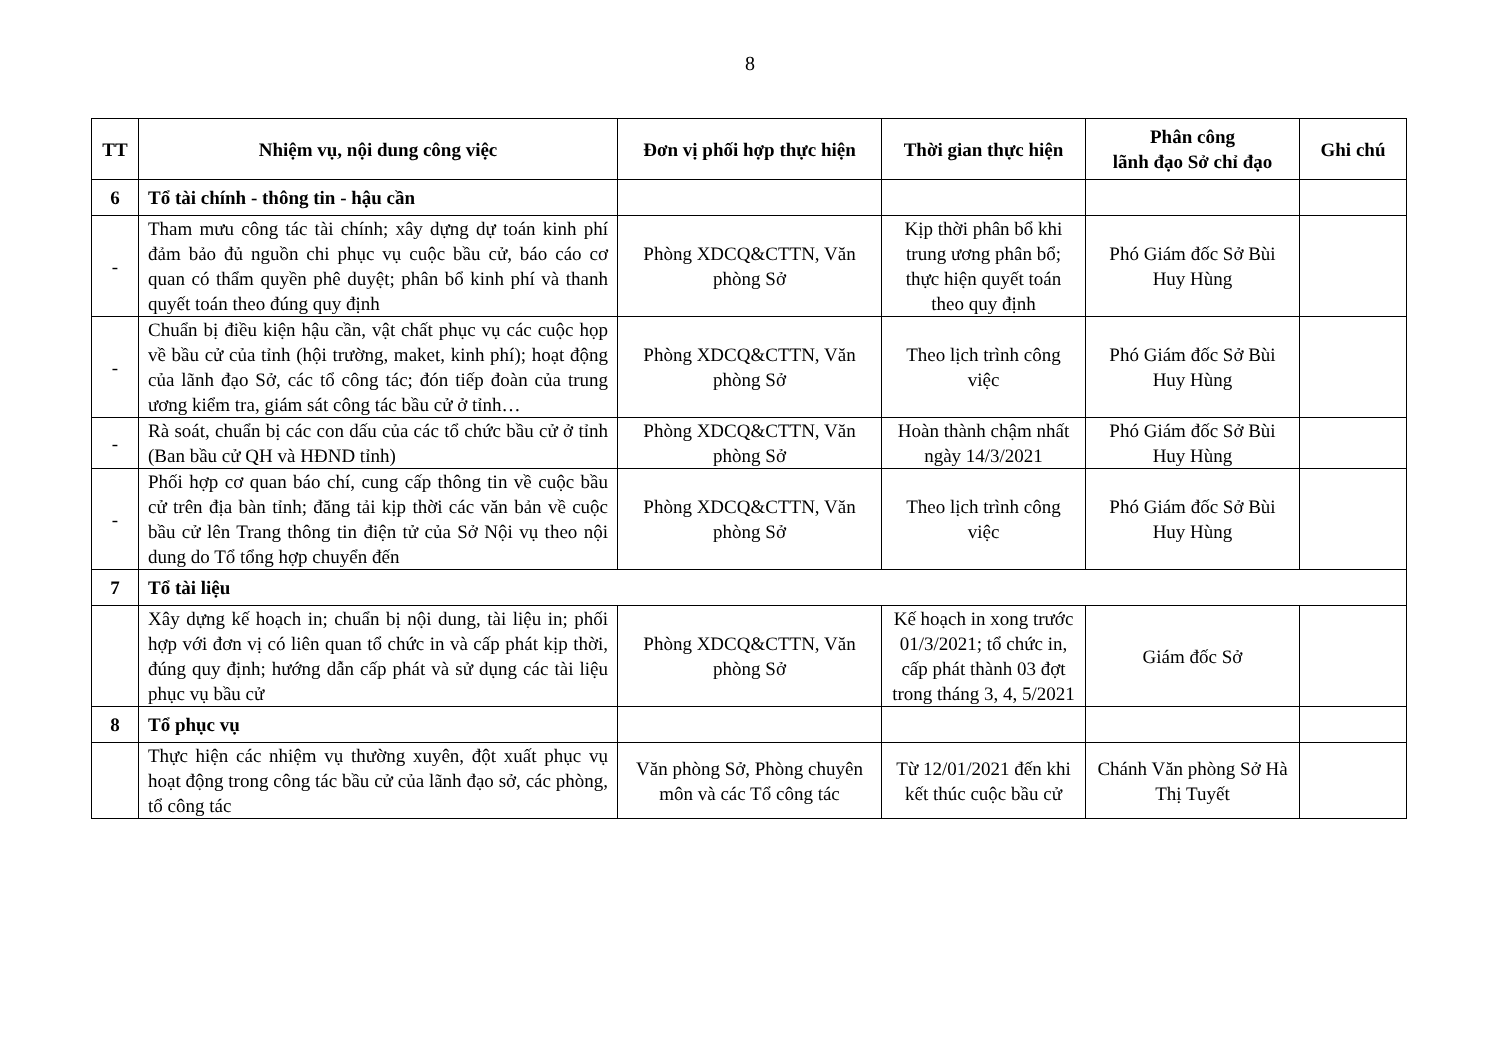8
| TT | Nhiệm vụ, nội dung công việc | Đơn vị phối hợp thực hiện | Thời gian thực hiện | Phân công lãnh đạo Sở chỉ đạo | Ghi chú |
| --- | --- | --- | --- | --- | --- |
| 6 | Tổ tài chính - thông tin - hậu cần | | | | |
| - | Tham mưu công tác tài chính; xây dựng dự toán kinh phí đảm bảo đủ nguồn chi phục vụ cuộc bầu cử, báo cáo cơ quan có thẩm quyền phê duyệt; phân bổ kinh phí và thanh quyết toán theo đúng quy định | Phòng XDCQ&CTTN, Văn phòng Sở | Kịp thời phân bổ khi trung ương phân bổ; thực hiện quyết toán theo quy định | Phó Giám đốc Sở Bùi Huy Hùng | |
| - | Chuẩn bị điều kiện hậu cần, vật chất phục vụ các cuộc họp về bầu cử của tỉnh (hội trường, maket, kinh phí); hoạt động của lãnh đạo Sở, các tổ công tác; đón tiếp đoàn của trung ương kiểm tra, giám sát công tác bầu cử ở tỉnh… | Phòng XDCQ&CTTN, Văn phòng Sở | Theo lịch trình công việc | Phó Giám đốc Sở Bùi Huy Hùng | |
| - | Rà soát, chuẩn bị các con dấu của các tổ chức bầu cử ở tỉnh (Ban bầu cử QH và HĐND tỉnh) | Phòng XDCQ&CTTN, Văn phòng Sở | Hoàn thành chậm nhất ngày 14/3/2021 | Phó Giám đốc Sở Bùi Huy Hùng | |
| - | Phối hợp cơ quan báo chí, cung cấp thông tin về cuộc bầu cử trên địa bàn tỉnh; đăng tải kịp thời các văn bản về cuộc bầu cử lên Trang thông tin điện tử của Sở Nội vụ theo nội dung do Tổ tổng hợp chuyển đến | Phòng XDCQ&CTTN, Văn phòng Sở | Theo lịch trình công việc | Phó Giám đốc Sở Bùi Huy Hùng | |
| 7 | Tổ tài liệu | | | | |
| | Xây dựng kế hoạch in; chuẩn bị nội dung, tài liệu in; phối hợp với đơn vị có liên quan tổ chức in và cấp phát kịp thời, đúng quy định; hướng dẫn cấp phát và sử dụng các tài liệu phục vụ bầu cử | Phòng XDCQ&CTTN, Văn phòng Sở | Kế hoạch in xong trước 01/3/2021; tổ chức in, cấp phát thành 03 đợt trong tháng 3, 4, 5/2021 | Giám đốc Sở | |
| 8 | Tổ phục vụ | | | | |
| | Thực hiện các nhiệm vụ thường xuyên, đột xuất phục vụ hoạt động trong công tác bầu cử của lãnh đạo sở, các phòng, tổ công tác | Văn phòng Sở, Phòng chuyên môn và các Tổ công tác | Từ 12/01/2021 đến khi kết thúc cuộc bầu cử | Chánh Văn phòng Sở Hà Thị Tuyết | |